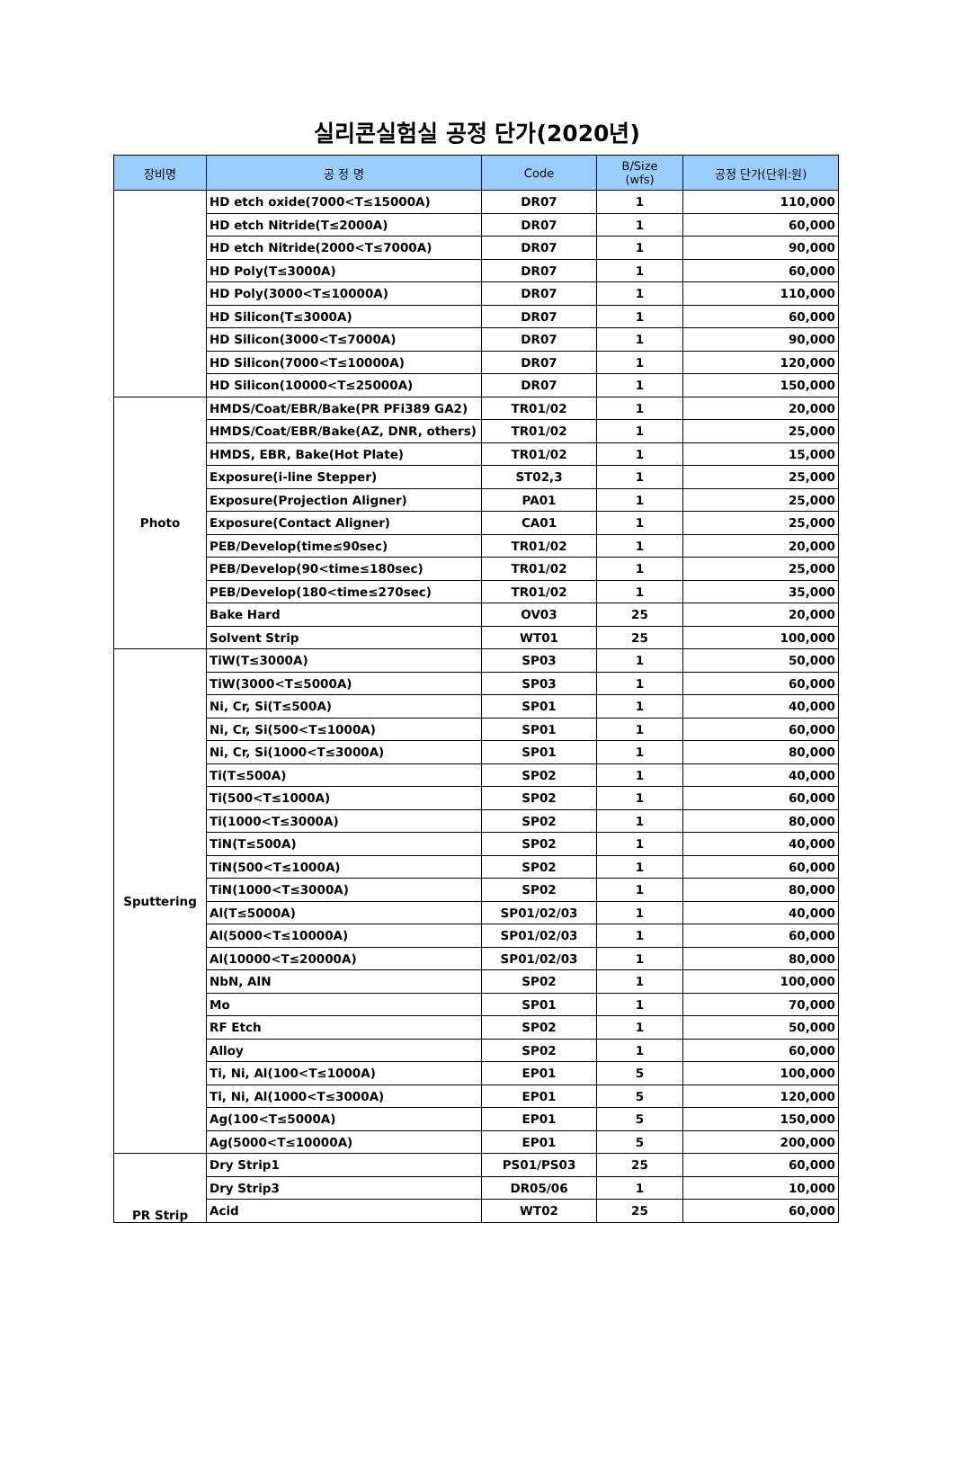실리콘실험실 공정 단가(2020년)
| 장비명 | 공 정 명 | Code | B/Size (wfs) | 공정 단가(단위:원) |
| --- | --- | --- | --- | --- |
| | HD etch oxide(7000<T≤15000A) | DR07 | 1 | 110,000 |
| | HD etch Nitride(T≤2000A) | DR07 | 1 | 60,000 |
| | HD etch Nitride(2000<T≤7000A) | DR07 | 1 | 90,000 |
| | HD Poly(T≤3000A) | DR07 | 1 | 60,000 |
| | HD Poly(3000<T≤10000A) | DR07 | 1 | 110,000 |
| | HD Silicon(T≤3000A) | DR07 | 1 | 60,000 |
| | HD Silicon(3000<T≤7000A) | DR07 | 1 | 90,000 |
| | HD Silicon(7000<T≤10000A) | DR07 | 1 | 120,000 |
| | HD Silicon(10000<T≤25000A) | DR07 | 1 | 150,000 |
| Photo | HMDS/Coat/EBR/Bake(PR PFi389 GA2) | TR01/02 | 1 | 20,000 |
| | HMDS/Coat/EBR/Bake(AZ, DNR, others) | TR01/02 | 1 | 25,000 |
| | HMDS, EBR, Bake(Hot Plate) | TR01/02 | 1 | 15,000 |
| | Exposure(i-line Stepper) | ST02,3 | 1 | 25,000 |
| | Exposure(Projection Aligner) | PA01 | 1 | 25,000 |
| | Exposure(Contact Aligner) | CA01 | 1 | 25,000 |
| | PEB/Develop(time≤90sec) | TR01/02 | 1 | 20,000 |
| | PEB/Develop(90<time≤180sec) | TR01/02 | 1 | 25,000 |
| | PEB/Develop(180<time≤270sec) | TR01/02 | 1 | 35,000 |
| | Bake Hard | OV03 | 25 | 20,000 |
| | Solvent Strip | WT01 | 25 | 100,000 |
| Sputtering | TiW(T≤3000A) | SP03 | 1 | 50,000 |
| | TiW(3000<T≤5000A) | SP03 | 1 | 60,000 |
| | Ni, Cr, Si(T≤500A) | SP01 | 1 | 40,000 |
| | Ni, Cr, Si(500<T≤1000A) | SP01 | 1 | 60,000 |
| | Ni, Cr, Si(1000<T≤3000A) | SP01 | 1 | 80,000 |
| | Ti(T≤500A) | SP02 | 1 | 40,000 |
| | Ti(500<T≤1000A) | SP02 | 1 | 60,000 |
| | Ti(1000<T≤3000A) | SP02 | 1 | 80,000 |
| | TiN(T≤500A) | SP02 | 1 | 40,000 |
| | TiN(500<T≤1000A) | SP02 | 1 | 60,000 |
| | TiN(1000<T≤3000A) | SP02 | 1 | 80,000 |
| | Al(T≤5000A) | SP01/02/03 | 1 | 40,000 |
| | Al(5000<T≤10000A) | SP01/02/03 | 1 | 60,000 |
| | Al(10000<T≤20000A) | SP01/02/03 | 1 | 80,000 |
| | NbN, AlN | SP02 | 1 | 100,000 |
| | Mo | SP01 | 1 | 70,000 |
| | RF Etch | SP02 | 1 | 50,000 |
| | Alloy | SP02 | 1 | 60,000 |
| | Ti, Ni, Al(100<T≤1000A) | EP01 | 5 | 100,000 |
| | Ti, Ni, Al(1000<T≤3000A) | EP01 | 5 | 120,000 |
| | Ag(100<T≤5000A) | EP01 | 5 | 150,000 |
| | Ag(5000<T≤10000A) | EP01 | 5 | 200,000 |
| PR Strip | Dry Strip1 | PS01/PS03 | 25 | 60,000 |
| | Dry Strip3 | DR05/06 | 1 | 10,000 |
| | Acid | WT02 | 25 | 60,000 |